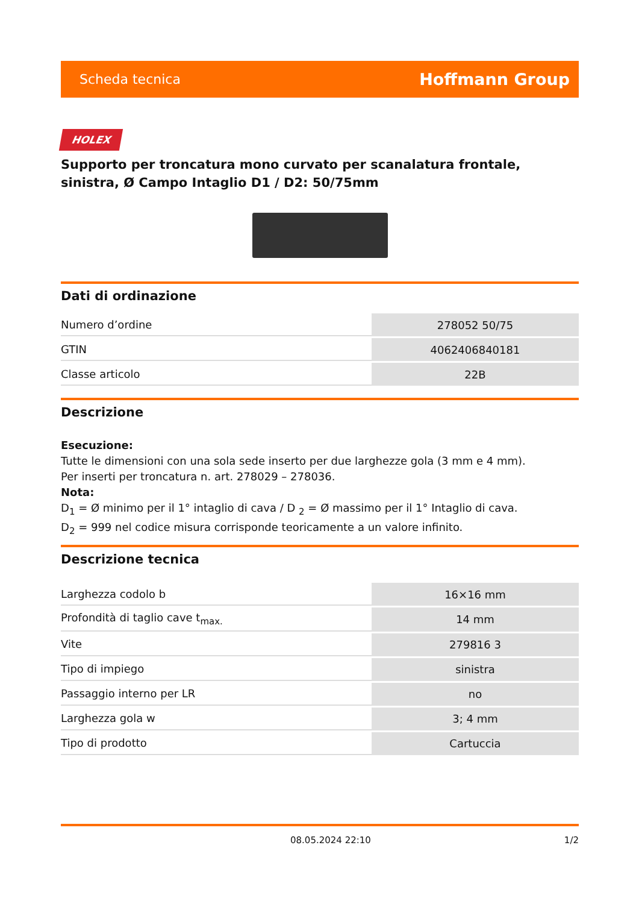Scheda tecnica Hoffmann Group
HOLEX
Supporto per troncatura mono curvato per scanalatura frontale, sinistra, Ø Campo Intaglio D1 / D2: 50/75mm
Dati di ordinazione
| Numero d’ordine | 278052 50/75 |
| GTIN | 4062406840181 |
| Classe articolo | 22B |
Descrizione
Esecuzione:
Tutte le dimensioni con una sola sede inserto per due larghezze gola (3 mm e 4 mm).
Per inserti per troncatura n. art. 278029 – 278036.
Nota:
D<sub>1</sub> = Ø minimo per il 1° intaglio di cava / D <sub>2</sub> = Ø massimo per il 1° Intaglio di cava.
D<sub>2</sub> = 999 nel codice misura corrisponde teoricamente a un valore infinito.
Descrizione tecnica
| Larghezza codolo b | 16×16 mm |
| Profondità di taglio cave t<sub>max.</sub> | 14 mm |
| Vite | 279816 3 |
| Tipo di impiego | sinistra |
| Passaggio interno per LR | no |
| Larghezza gola w | 3; 4 mm |
| Tipo di prodotto | Cartuccia |
08.05.2024 22:10 1/2